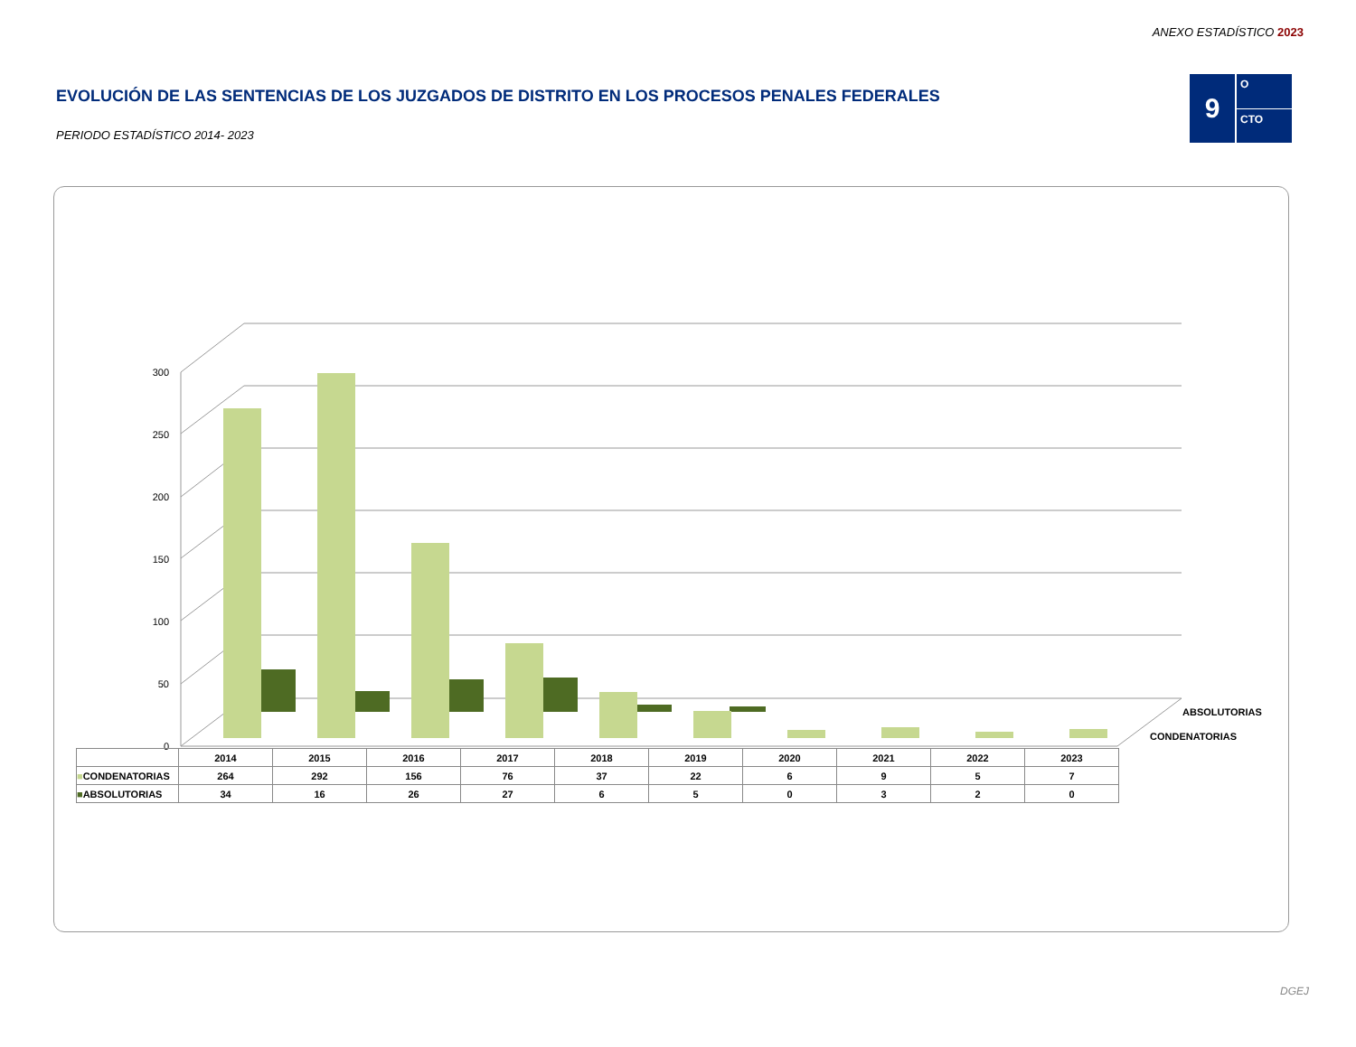ANEXO ESTADÍSTICO 2023
EVOLUCIÓN DE LAS SENTENCIAS DE LOS JUZGADOS DE DISTRITO EN LOS PROCESOS PENALES FEDERALES
PERIODO ESTADÍSTICO 2014- 2023
9
O
CTO
300
250
200
150
100
50
0
ABSOLUTORIAS
CONDENATORIAS
| | 2014 | 2015 | 2016 | 2017 | 2018 | 2019 | 2020 | 2021 | 2022 | 2023 |
| ■ CONDENATORIAS | 264 | 292 | 156 | 76 | 37 | 22 | 6 | 9 | 5 | 7 |
| ■ ABSOLUTORIAS | 34 | 16 | 26 | 27 | 6 | 5 | 0 | 3 | 2 | 0 |
DGEJ